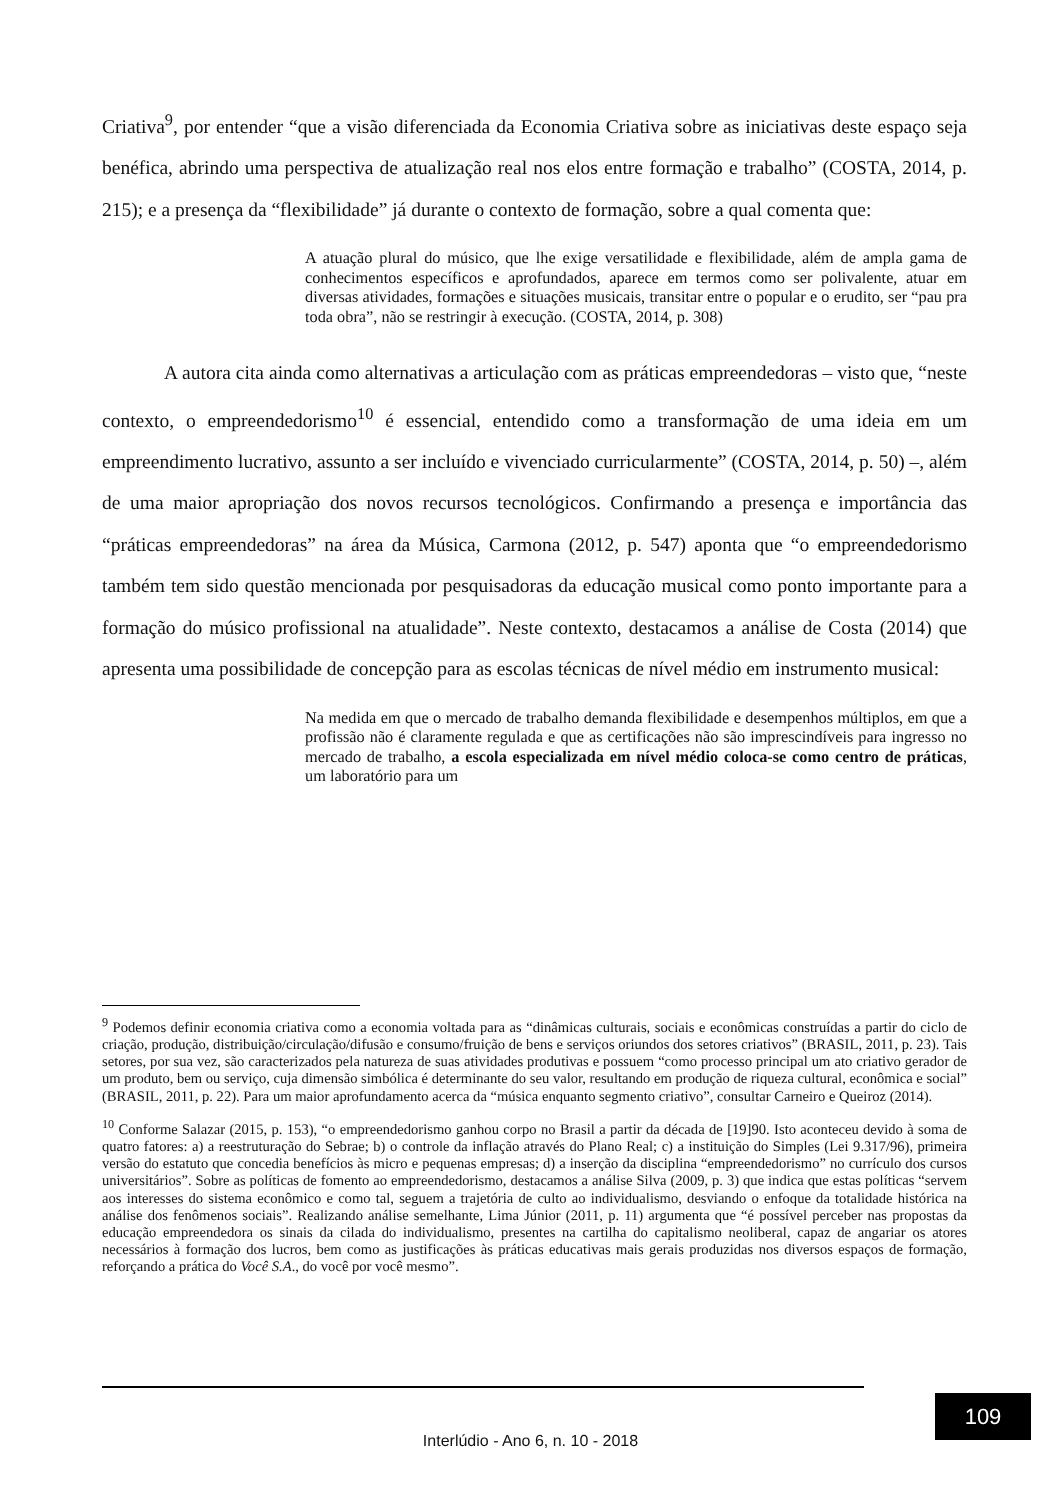Criativa<sup>9</sup>, por entender “que a visão diferenciada da Economia Criativa sobre as iniciativas deste espaço seja benéfica, abrindo uma perspectiva de atualização real nos elos entre formação e trabalho” (COSTA, 2014, p. 215); e a presença da “flexibilidade” já durante o contexto de formação, sobre a qual comenta que:
A atuação plural do músico, que lhe exige versatilidade e flexibilidade, além de ampla gama de conhecimentos específicos e aprofundados, aparece em termos como ser polivalente, atuar em diversas atividades, formações e situações musicais, transitar entre o popular e o erudito, ser “pau pra toda obra”, não se restringir à execução. (COSTA, 2014, p. 308)
A autora cita ainda como alternativas a articulação com as práticas empreendedoras – visto que, “neste contexto, o empreendedorismo<sup>10</sup> é essencial, entendido como a transformação de uma ideia em um empreendimento lucrativo, assunto a ser incluído e vivenciado curricularmente” (COSTA, 2014, p. 50) –, além de uma maior apropriação dos novos recursos tecnológicos. Confirmando a presença e importância das “práticas empreendedoras” na área da Música, Carmona (2012, p. 547) aponta que “o empreendedorismo também tem sido questão mencionada por pesquisadoras da educação musical como ponto importante para a formação do músico profissional na atualidade”. Neste contexto, destacamos a análise de Costa (2014) que apresenta uma possibilidade de concepção para as escolas técnicas de nível médio em instrumento musical:
Na medida em que o mercado de trabalho demanda flexibilidade e desempenhos múltiplos, em que a profissão não é claramente regulada e que as certificações não são imprescindíveis para ingresso no mercado de trabalho, a escola especializada em nível médio coloca-se como centro de práticas, um laboratório para um
<sup>9</sup> Podemos definir economia criativa como a economia voltada para as “dinâmicas culturais, sociais e econômicas construídas a partir do ciclo de criação, produção, distribuição/circulação/difusão e consumo/fruição de bens e serviços oriundos dos setores criativos” (BRASIL, 2011, p. 23). Tais setores, por sua vez, são caracterizados pela natureza de suas atividades produtivas e possuem “como processo principal um ato criativo gerador de um produto, bem ou serviço, cuja dimensão simbólica é determinante do seu valor, resultando em produção de riqueza cultural, econômica e social” (BRASIL, 2011, p. 22). Para um maior aprofundamento acerca da “música enquanto segmento criativo”, consultar Carneiro e Queiroz (2014).
<sup>10</sup> Conforme Salazar (2015, p. 153), “o empreendedorismo ganhou corpo no Brasil a partir da década de [19]90. Isto aconteceu devido à soma de quatro fatores: a) a reestruturação do Sebrae; b) o controle da inflação através do Plano Real; c) a instituição do Simples (Lei 9.317/96), primeira versão do estatuto que concedia benefícios às micro e pequenas empresas; d) a inserção da disciplina “empreendedorismo” no currículo dos cursos universitários”. Sobre as políticas de fomento ao empreendedorismo, destacamos a análise Silva (2009, p. 3) que indica que estas políticas “servem aos interesses do sistema econômico e como tal, seguem a trajetória de culto ao individualismo, desviando o enfoque da totalidade histórica na análise dos fenômenos sociais”. Realizando análise semelhante, Lima Júnior (2011, p. 11) argumenta que “é possível perceber nas propostas da educação empreendedora os sinais da cilada do individualismo, presentes na cartilha do capitalismo neoliberal, capaz de angariar os atores necessários à formação dos lucros, bem como as justificações às práticas educativas mais gerais produzidas nos diversos espaços de formação, reforçando a prática do Você S.A., do você por você mesmo”.
109
Interlúdio - Ano 6, n. 10 - 2018